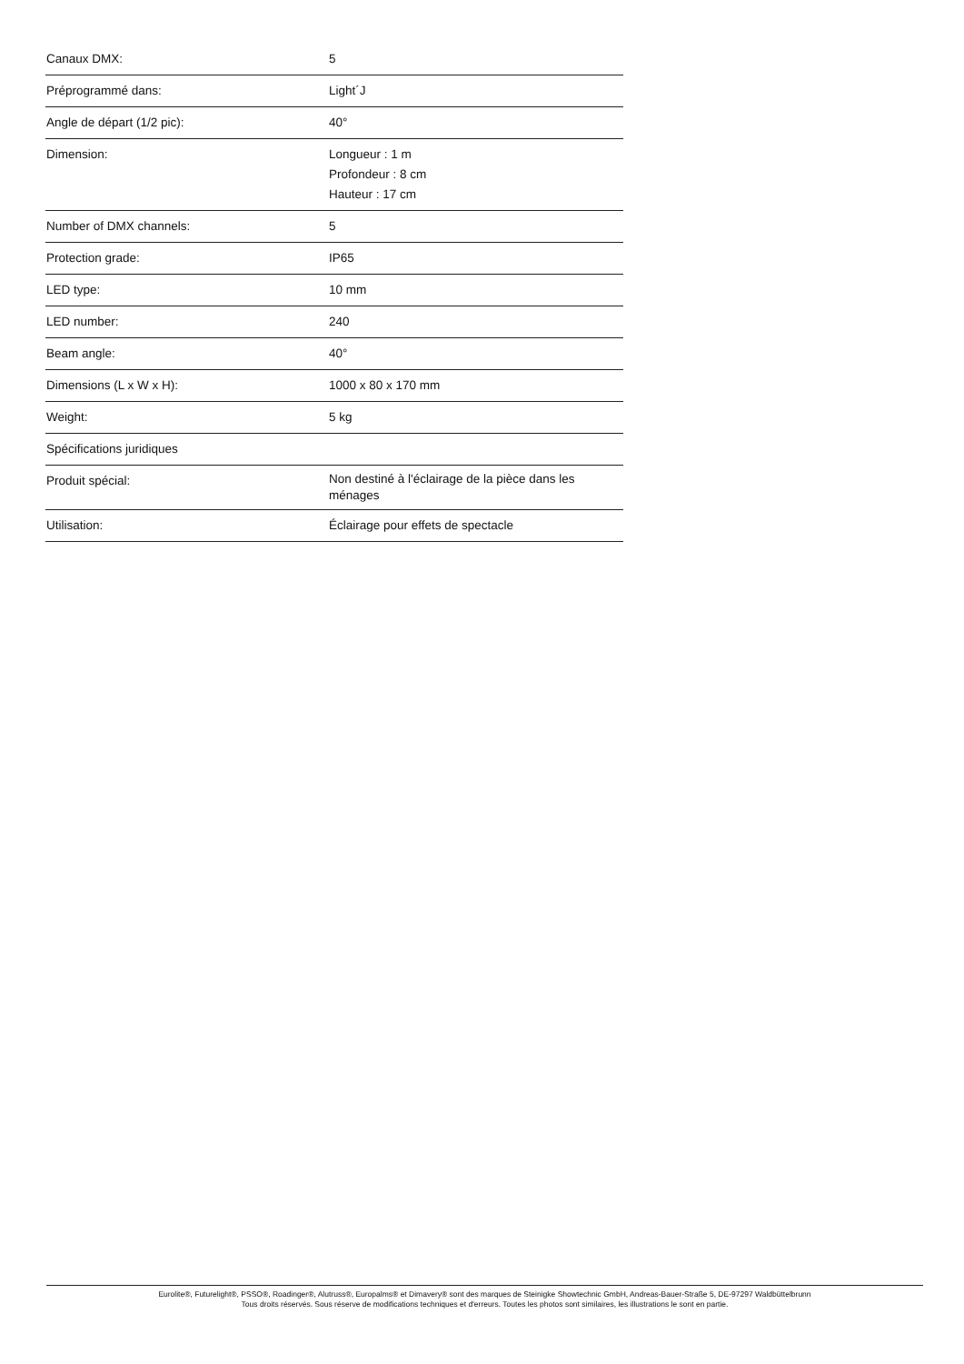| Canaux DMX: | 5 |
| Préprogrammé dans: | Light´J |
| Angle de départ (1/2 pic): | 40° |
| Dimension: | Longueur : 1 m Profondeur : 8 cm Hauteur : 17 cm |
| Number of DMX channels: | 5 |
| Protection grade: | IP65 |
| LED type: | 10 mm |
| LED number: | 240 |
| Beam angle: | 40° |
| Dimensions (L x W x H): | 1000 x 80 x 170 mm |
| Weight: | 5 kg |
| Spécifications juridiques | |
| Produit spécial: | Non destiné à l'éclairage de la pièce dans les ménages |
| Utilisation: | Éclairage pour effets de spectacle |
Eurolite®, Futurelight®, PSSO®, Roadinger®, Alutruss®, Europalms® et Dimavery® sont des marques de Steinigke Showtechnic GmbH, Andreas-Bauer-Straße 5, DE-97297 Waldbüttelbrunn
Tous droits réservés. Sous réserve de modifications techniques et d'erreurs. Toutes les photos sont similaires, les illustrations le sont en partie.